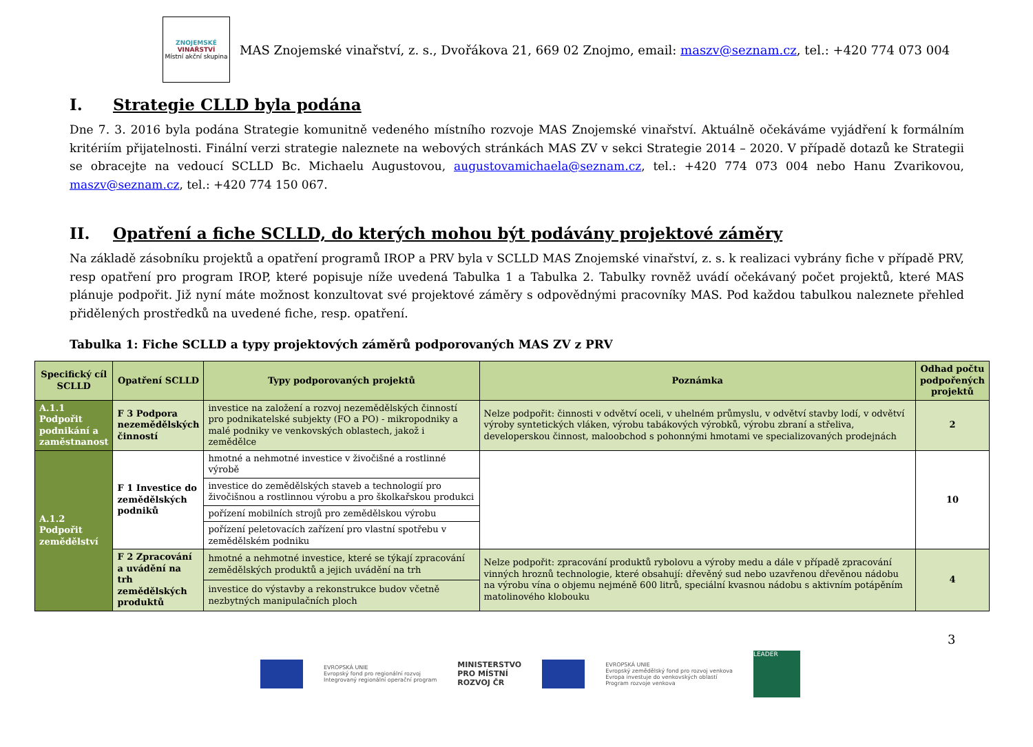ZNOJEMSKÉ
VINAŘSTVÍ
Místní akční skupina
MAS Znojemské vinařství, z. s., Dvořákova 21, 669 02 Znojmo, email: maszv@seznam.cz, tel.: +420 774 073 004
I. Strategie CLLD byla podána
Dne 7. 3. 2016 byla podána Strategie komunitně vedeného místního rozvoje MAS Znojemské vinařství. Aktuálně očekáváme vyjádření k formálním kritériím přijatelnosti. Finální verzi strategie naleznete na webových stránkách MAS ZV v sekci Strategie 2014 – 2020. V případě dotazů ke Strategii se obracejte na vedoucí SCLLD Bc. Michaelu Augustovou, augustovamichaela@seznam.cz, tel.: +420 774 073 004 nebo Hanu Zvarikovou, maszv@seznam.cz, tel.: +420 774 150 067.
II. Opatření a fiche SCLLD, do kterých mohou být podávány projektové záměry
Na základě zásobníku projektů a opatření programů IROP a PRV byla v SCLLD MAS Znojemské vinařství, z. s. k realizaci vybrány fiche v případě PRV, resp opatření pro program IROP, které popisuje níže uvedená Tabulka 1 a Tabulka 2. Tabulky rovněž uvádí očekávaný počet projektů, které MAS plánuje podpořit. Již nyní máte možnost konzultovat své projektové záměry s odpovědnými pracovníky MAS. Pod každou tabulkou naleznete přehled přidělených prostředků na uvedené fiche, resp. opatření.
Tabulka 1: Fiche SCLLD a typy projektových záměrů podporovaných MAS ZV z PRV
| Specifický cíl SCLLD | Opatření SCLLD | Typy podporovaných projektů | Poznámka | Odhad počtu podpořených projektů |
| --- | --- | --- | --- | --- |
| A.1.1 Podpořit podnikání a zaměstnanost | F 3 Podpora nezemědělských činností | investice na založení a rozvoj nezemědělských činností pro podnikatelské subjekty (FO a PO) - mikropodniky a malé podniky ve venkovských oblastech, jakož i zemědělce | Nelze podpořit: činnosti v odvětví oceli, v uhelném průmyslu, v odvětví stavby lodí, v odvětví výroby syntetických vláken, výrobu tabákových výrobků, výrobu zbraní a střeliva, developerskou činnost, maloobchod s pohonnými hmotami ve specializovaných prodejnách | 2 |
| A.1.2 Podpořit zemědělství | F 1 Investice do zemědělských podniků | hmotné a nehmotné investice v živočišné a rostlinné výrobě | | 10 |
| | | investice do zemědělských staveb a technologií pro živočišnou a rostlinnou výrobu a pro školkařskou produkci | | |
| | | pořízení mobilních strojů pro zemědělskou výrobu | | |
| | | pořízení peletovacích zařízení pro vlastní spotřebu v zemědělském podniku | | |
| | F 2 Zpracování a uvádění na trh zemědělských produktů | hmotné a nehmotné investice, které se týkají zpracování zemědělských produktů a jejich uvádění na trh | Nelze podpořit: zpracování produktů rybolovu a výroby medu a dále v případě zpracování vinných hroznů technologie, které obsahují: dřevěný sud nebo uzavřenou dřevěnou nádobu na výrobu vína o objemu nejméně 600 litrů, speciální kvasnou nádobu s aktivním potápěním matolinového klobouku | 4 |
| | | investice do výstavby a rekonstrukce budov včetně nezbytných manipulačních ploch | | |
3
EVROPSKÁ UNIE
Evropský fond pro regionální rozvoj
Integrovaný regionální operační program
MINISTERSTVO
PRO MÍSTNÍ
ROZVOJ ČR
EVROPSKÁ UNIE
Evropský zemědělský fond pro rozvoj venkova
Evropa investuje do venkovských oblastí
Program rozvoje venkova
LEADER